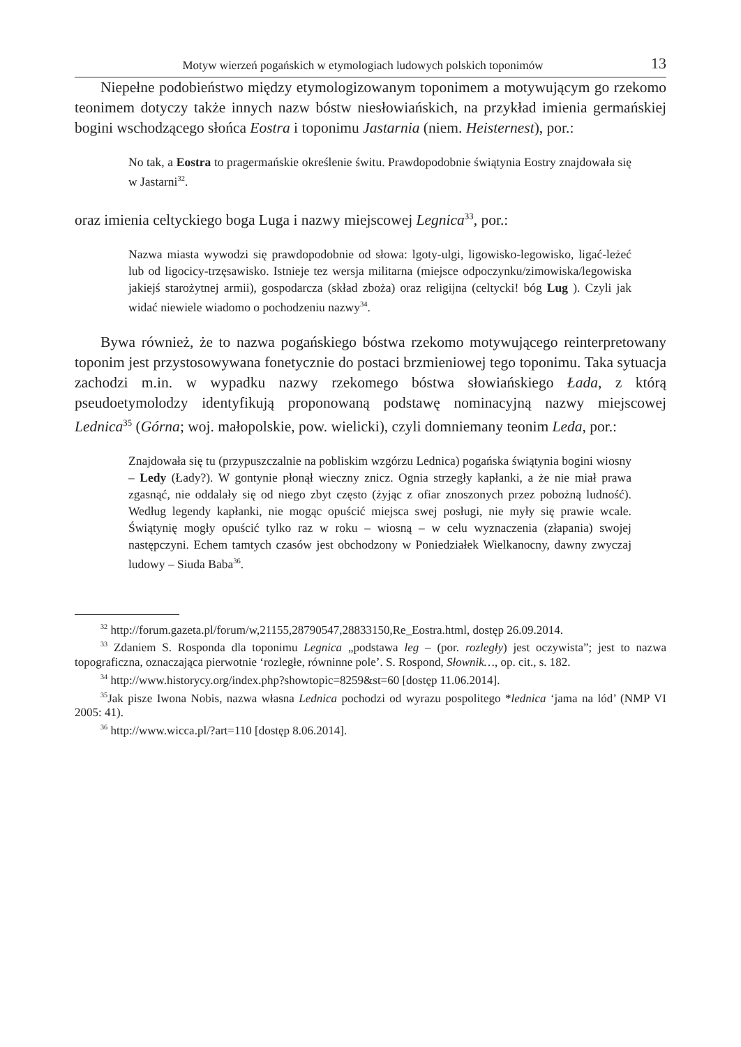Motyw wierzeń pogańskich w etymologiach ludowych polskich toponimów 13
Niepełne podobieństwo między etymologizowanym toponimem a motywującym go rzekomo teonimem dotyczy także innych nazw bóstw niesłowiańskich, na przykład imienia germańskiej bogini wschodzącego słońca Eostra i toponimu Jastarnia (niem. Heisternest), por.:
No tak, a Eostra to pragermańskie określenie świtu. Prawdopodobnie świątynia Eostry znajdowała się w Jastarni<sup>32</sup>.
oraz imienia celtyckiego boga Luga i nazwy miejscowej Legnica<sup>33</sup>, por.:
Nazwa miasta wywodzi się prawdopodobnie od słowa: lgoty-ulgi, ligowisko-legowisko, ligać-leżeć lub od ligocicy-trzęsawisko. Istnieje tez wersja militarna (miejsce odpoczynku/zimowiska/legowiska jakiejś starożytnej armii), gospodarcza (skład zboża) oraz religijna (celtycki! bóg Lug ). Czyli jak widać niewiele wiadomo o pochodzeniu nazwy<sup>34</sup>.
Bywa również, że to nazwa pogańskiego bóstwa rzekomo motywującego reinterpretowany toponim jest przystosowywana fonetycznie do postaci brzmieniowej tego toponimu. Taka sytuacja zachodzi m.in. w wypadku nazwy rzekomego bóstwa słowiańskiego Łada, z którą pseudoetymolodzy identyfikują proponowaną podstawę nominacyjną nazwy miejscowej Lednica<sup>35</sup> (Górna; woj. małopolskie, pow. wielicki), czyli domniemany teonim Leda, por.:
Znajdowała się tu (przypuszczalnie na pobliskim wzgórzu Lednica) pogańska świątynia bogini wiosny – Ledy (Łady?). W gontynie płonął wieczny znicz. Ognia strzegły kapłanki, a że nie miał prawa zgasnąć, nie oddalały się od niego zbyt często (żyjąc z ofiar znoszonych przez pobożną ludność). Według legendy kapłanki, nie mogąc opuścić miejsca swej posługi, nie myły się prawie wcale. Świątynię mogły opuścić tylko raz w roku – wiosną – w celu wyznaczenia (złapania) swojej następczyni. Echem tamtych czasów jest obchodzony w Poniedziałek Wielkanocny, dawny zwyczaj ludowy – Siuda Baba<sup>36</sup>.
<sup>32</sup> http://forum.gazeta.pl/forum/w,21155,28790547,28833150,Re_Eostra.html, dostęp 26.09.2014.
<sup>33</sup> Zdaniem S. Rosponda dla toponimu Legnica „podstawa leg – (por. rozległy) jest oczywista”; jest to nazwa topograficzna, oznaczająca pierwotnie ‘rozległe, równinne pole’. S. Rospond, Słownik…, op. cit., s. 182.
<sup>34</sup> http://www.historycy.org/index.php?showtopic=8259&st=60 [dostęp 11.06.2014].
<sup>35</sup> Jak pisze Iwona Nobis, nazwa własna Lednica pochodzi od wyrazu pospolitego *lednica ‘jama na lód’ (NMP VI 2005: 41).
<sup>36</sup> http://www.wicca.pl/?art=110 [dostęp 8.06.2014].